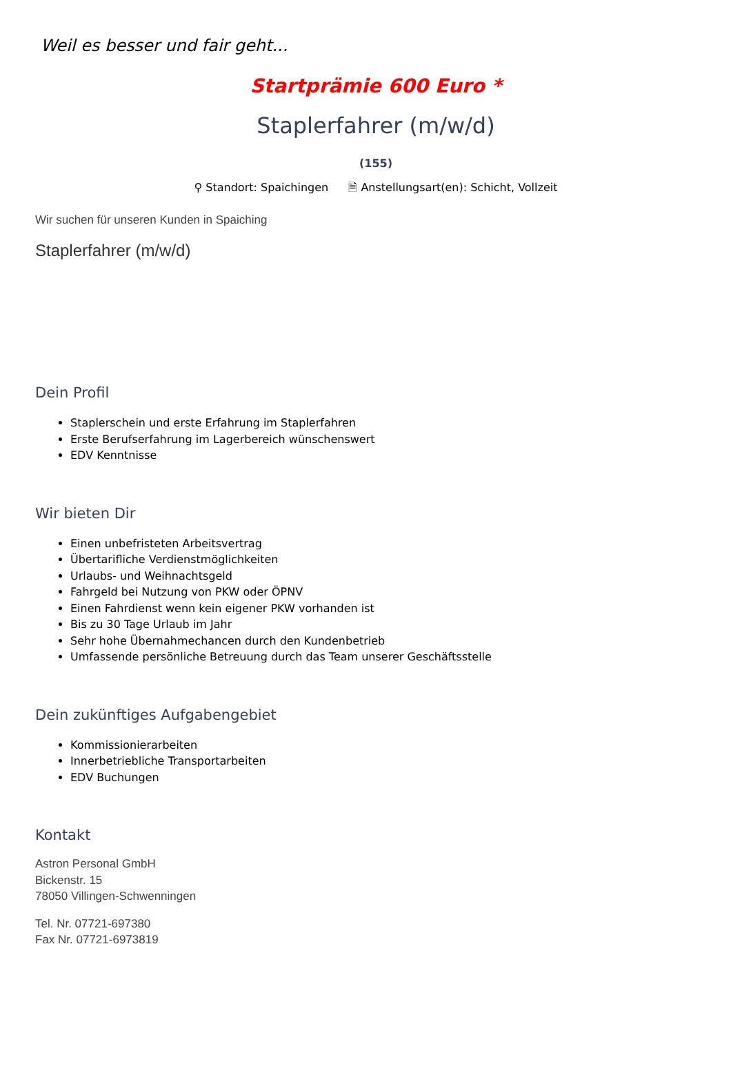Weil es besser und fair geht...
Startprämie 600 Euro *
Staplerfahrer (m/w/d)
(155)
⚲ Standort: Spaichingen 🗎 Anstellungsart(en): Schicht, Vollzeit
Wir suchen für unseren Kunden in Spaiching
Staplerfahrer (m/w/d)
Dein Profil
Staplerschein und erste Erfahrung im Staplerfahren
Erste Berufserfahrung im Lagerbereich wünschenswert
EDV Kenntnisse
Wir bieten Dir
Einen unbefristeten Arbeitsvertrag
Übertarifliche Verdienstmöglichkeiten
Urlaubs- und Weihnachtsgeld
Fahrgeld bei Nutzung von PKW oder ÖPNV
Einen Fahrdienst wenn kein eigener PKW vorhanden ist
Bis zu 30 Tage Urlaub im Jahr
Sehr hohe Übernahmechancen durch den Kundenbetrieb
Umfassende persönliche Betreuung durch das Team unserer Geschäftsstelle
Dein zukünftiges Aufgabengebiet
Kommissionierarbeiten
Innerbetriebliche Transportarbeiten
EDV Buchungen
Kontakt
Astron Personal GmbH
Bickenstr. 15
78050 Villingen-Schwenningen
Tel. Nr. 07721-697380
Fax Nr. 07721-6973819